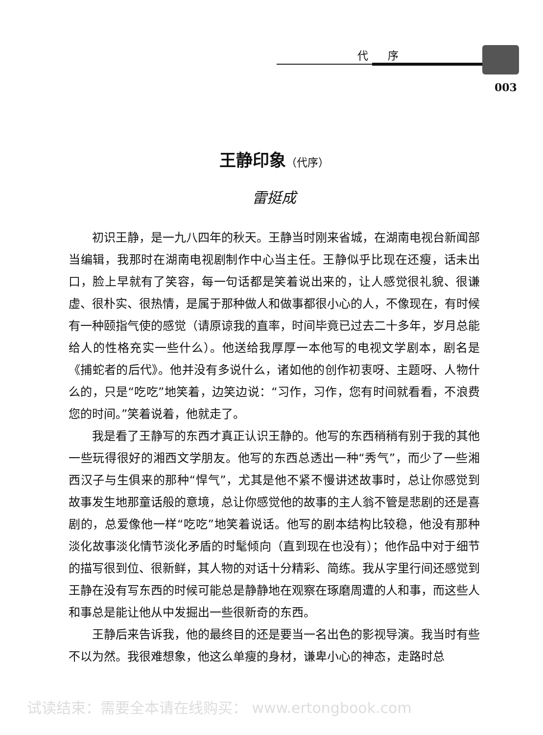代序
003
王静印象（代序）
雷挺成
初识王静，是一九八四年的秋天。王静当时刚来省城，在湖南电视台新闻部当编辑，我那时在湖南电视剧制作中心当主任。王静似乎比现在还瘦，话未出口，脸上早就有了笑容，每一句话都是笑着说出来的，让人感觉很礼貌、很谦虚、很朴实、很热情，是属于那种做人和做事都很小心的人，不像现在，有时候有一种颐指气使的感觉（请原谅我的直率，时间毕竟已过去二十多年，岁月总能给人的性格充实一些什么）。他送给我厚厚一本他写的电视文学剧本，剧名是《捕蛇者的后代》。他并没有多说什么，诸如他的创作初衷呀、主题呀、人物什么的，只是“吃吃”地笑着，边笑边说：“习作，习作，您有时间就看看，不浪费您的时间。”笑着说着，他就走了。
我是看了王静写的东西才真正认识王静的。他写的东西稍稍有别于我的其他一些玩得很好的湘西文学朋友。他写的东西总透出一种“秀气”，而少了一些湘西汉子与生俱来的那种“悍气”，尤其是他不紧不慢讲述故事时，总让你感觉到故事发生地那童话般的意境，总让你感觉他的故事的主人翁不管是悲剧的还是喜剧的，总爱像他一样“吃吃”地笑着说话。他写的剧本结构比较稳，他没有那种淡化故事淡化情节淡化矛盾的时髦倾向（直到现在也没有）；他作品中对于细节的描写很到位、很新鲜，其人物的对话十分精彩、简练。我从字里行间还感觉到王静在没有写东西的时候可能总是静静地在观察在琢磨周遭的人和事，而这些人和事总是能让他从中发掘出一些很新奇的东西。
王静后来告诉我，他的最终目的还是要当一名出色的影视导演。我当时有些不以为然。我很难想象，他这么单瘦的身材，谦卑小心的神态，走路时总
试读结束：需要全本请在线购买： www.ertongbook.com